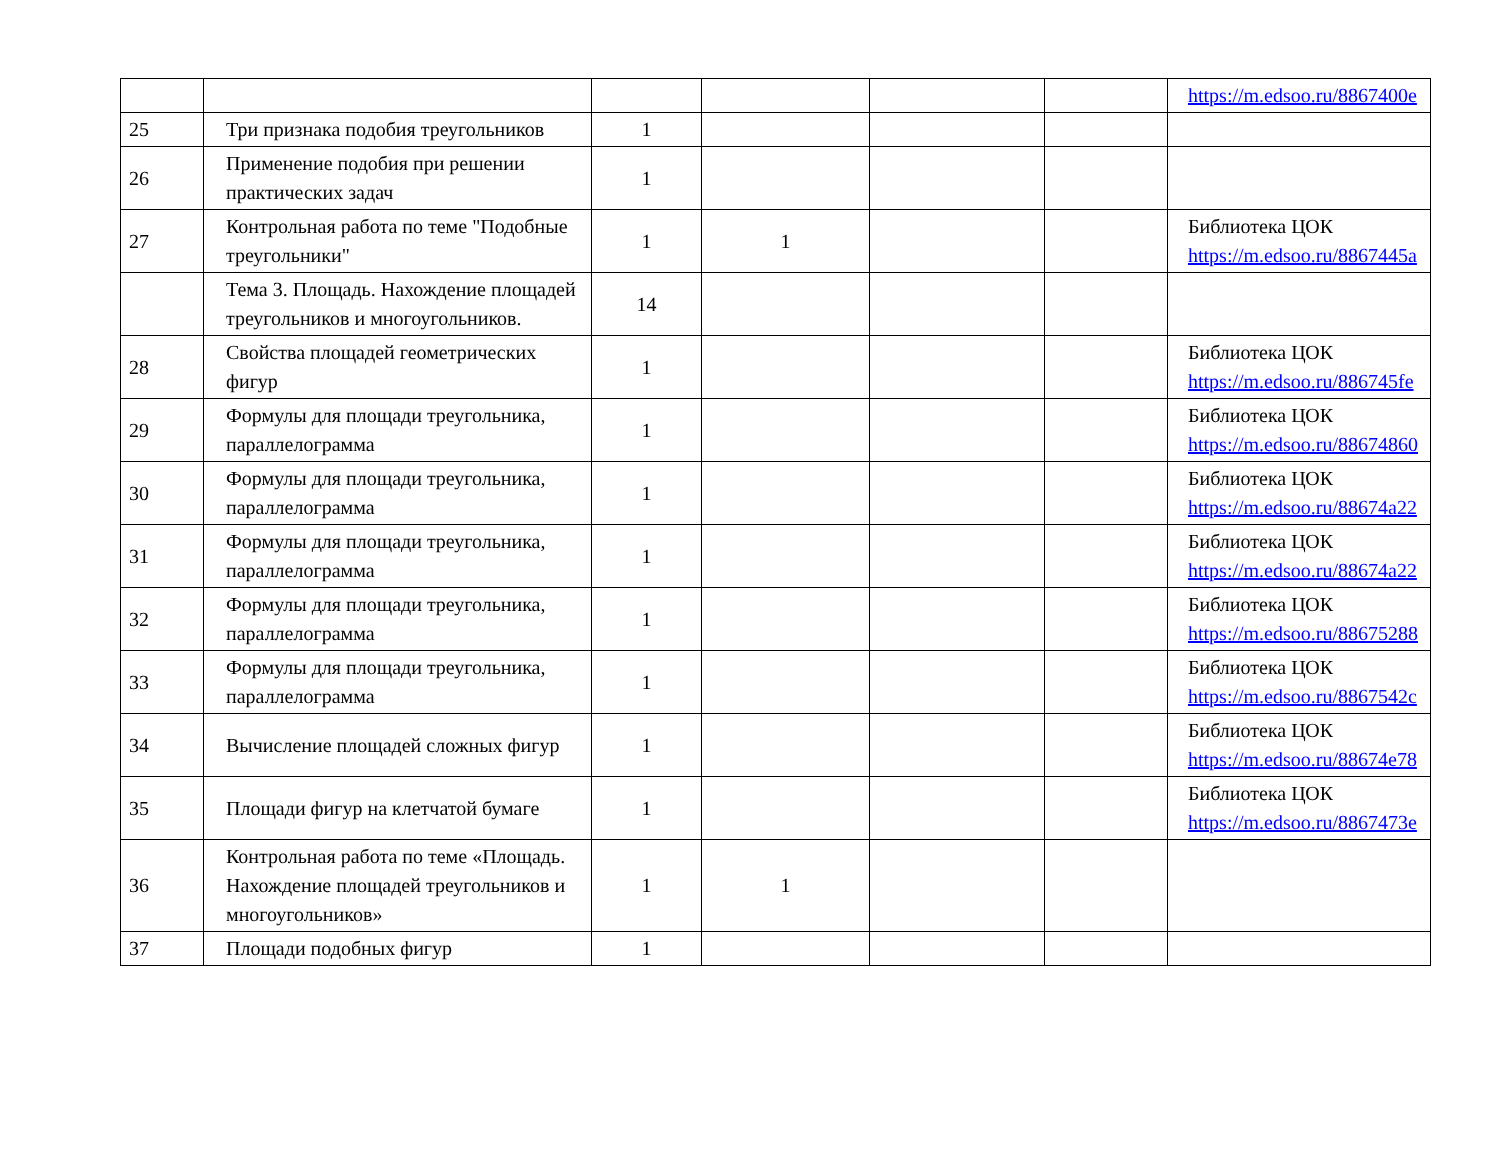| | | | | | | https://m.edsoo.ru/8867400e |
| 25 | Три признака подобия треугольников | 1 | | | | |
| 26 | Применение подобия при решении практических задач | 1 | | | | |
| 27 | Контрольная работа по теме "Подобные треугольники" | 1 | 1 | | | Библиотека ЦОК https://m.edsoo.ru/8867445a |
| | Тема 3. Площадь. Нахождение площадей треугольников и многоугольников. | 14 | | | | |
| 28 | Свойства площадей геометрических фигур | 1 | | | | Библиотека ЦОК https://m.edsoo.ru/886745fe |
| 29 | Формулы для площади треугольника, параллелограмма | 1 | | | | Библиотека ЦОК https://m.edsoo.ru/88674860 |
| 30 | Формулы для площади треугольника, параллелограмма | 1 | | | | Библиотека ЦОК https://m.edsoo.ru/88674a22 |
| 31 | Формулы для площади треугольника, параллелограмма | 1 | | | | Библиотека ЦОК https://m.edsoo.ru/88674a22 |
| 32 | Формулы для площади треугольника, параллелограмма | 1 | | | | Библиотека ЦОК https://m.edsoo.ru/88675288 |
| 33 | Формулы для площади треугольника, параллелограмма | 1 | | | | Библиотека ЦОК https://m.edsoo.ru/8867542c |
| 34 | Вычисление площадей сложных фигур | 1 | | | | Библиотека ЦОК https://m.edsoo.ru/88674e78 |
| 35 | Площади фигур на клетчатой бумаге | 1 | | | | Библиотека ЦОК https://m.edsoo.ru/8867473e |
| 36 | Контрольная работа по теме «Площадь. Нахождение площадей треугольников и многоугольников» | 1 | 1 | | | |
| 37 | Площади подобных фигур | 1 | | | | |